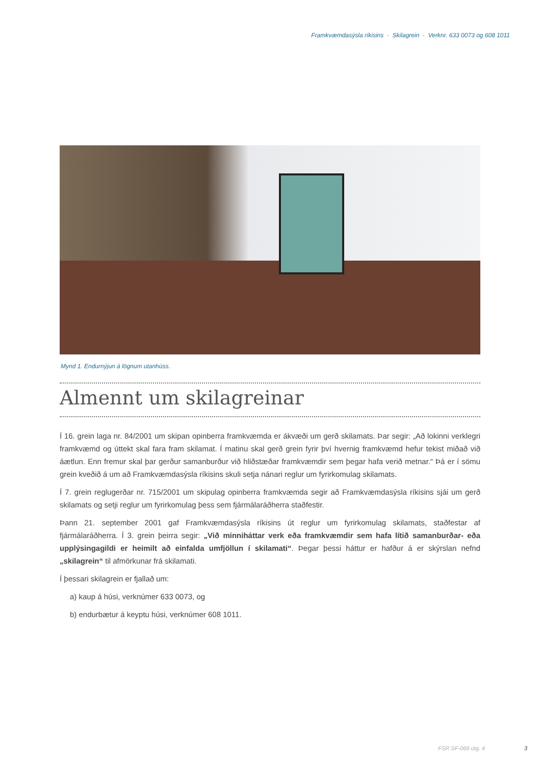Framkvæmdasýsla ríkisins · Skilagrein · Verknr. 633 0073 og 608 1011
Mynd 1. Endurnýjun á lögnum utanhúss.
Almennt um skilagreinar
Í 16. grein laga nr. 84/2001 um skipan opinberra framkvæmda er ákvæði um gerð skilamats. Þar segir: „Að lokinni verklegri framkvæmd og úttekt skal fara fram skilamat. Í matinu skal gerð grein fyrir því hvernig framkvæmd hefur tekist miðað við áætlun. Enn fremur skal þar gerður samanburður við hliðstæðar framkvæmdir sem þegar hafa verið metnar.“ Þá er í sömu grein kveðið á um að Framkvæmdasýsla ríkisins skuli setja nánari reglur um fyrirkomulag skilamats.
Í 7. grein reglugerðar nr. 715/2001 um skipulag opinberra framkvæmda segir að Framkvæmdasýsla ríkisins sjái um gerð skilamats og setji reglur um fyrirkomulag þess sem fjármálaráðherra staðfestir.
Þann 21. september 2001 gaf Framkvæmdasýsla ríkisins út reglur um fyrirkomulag skilamats, staðfestar af fjármálaráðherra. Í 3. grein þeirra segir: „Við minniháttar verk eða framkvæmdir sem hafa lítið samanburðar- eða upplýsingagildi er heimilt að einfalda umfjöllun í skilamati“. Þegar þessi háttur er hafður á er skýrslan nefnd „skilagrein“ til afmörkunar frá skilamati.
Í þessari skilagrein er fjallað um:
a) kaup á húsi, verknúmer 633 0073, og
b) endurbætur á keyptu húsi, verknúmer 608 1011.
FSR SF-069 útg. 4 3